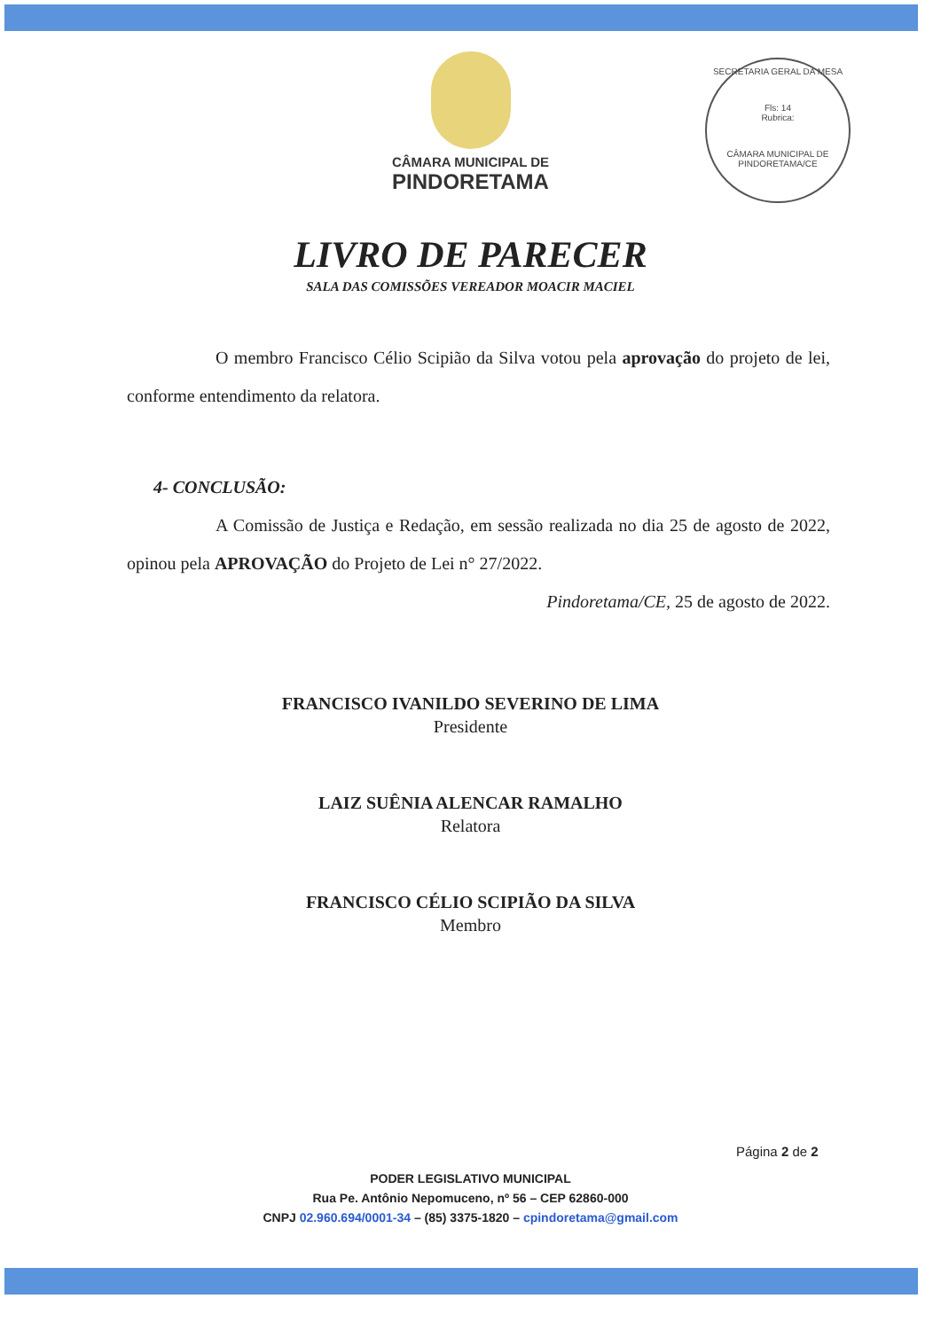CÂMARA MUNICIPAL DE
PINDORETAMA
SECRETARIA GERAL DA MESA
Fls: 14
Rubrica:
CÂMARA MUNICIPAL DE PINDORETAMA/CE
LIVRO DE PARECER
SALA DAS COMISSÕES VEREADOR MOACIR MACIEL
O membro Francisco Célio Scipião da Silva votou pela aprovação do projeto de lei, conforme entendimento da relatora.
4- CONCLUSÃO:
A Comissão de Justiça e Redação, em sessão realizada no dia 25 de agosto de 2022, opinou pela APROVAÇÃO do Projeto de Lei n° 27/2022.
Pindoretama/CE, 25 de agosto de 2022.
FRANCISCO IVANILDO SEVERINO DE LIMA
Presidente
LAIZ SUÊNIA ALENCAR RAMALHO
Relatora
FRANCISCO CÉLIO SCIPIÃO DA SILVA
Membro
Página 2 de 2
PODER LEGISLATIVO MUNICIPAL
Rua Pe. Antônio Nepomuceno, nº 56 – CEP 62860-000
CNPJ 02.960.694/0001-34 – (85) 3375-1820 – cpindoretama@gmail.com